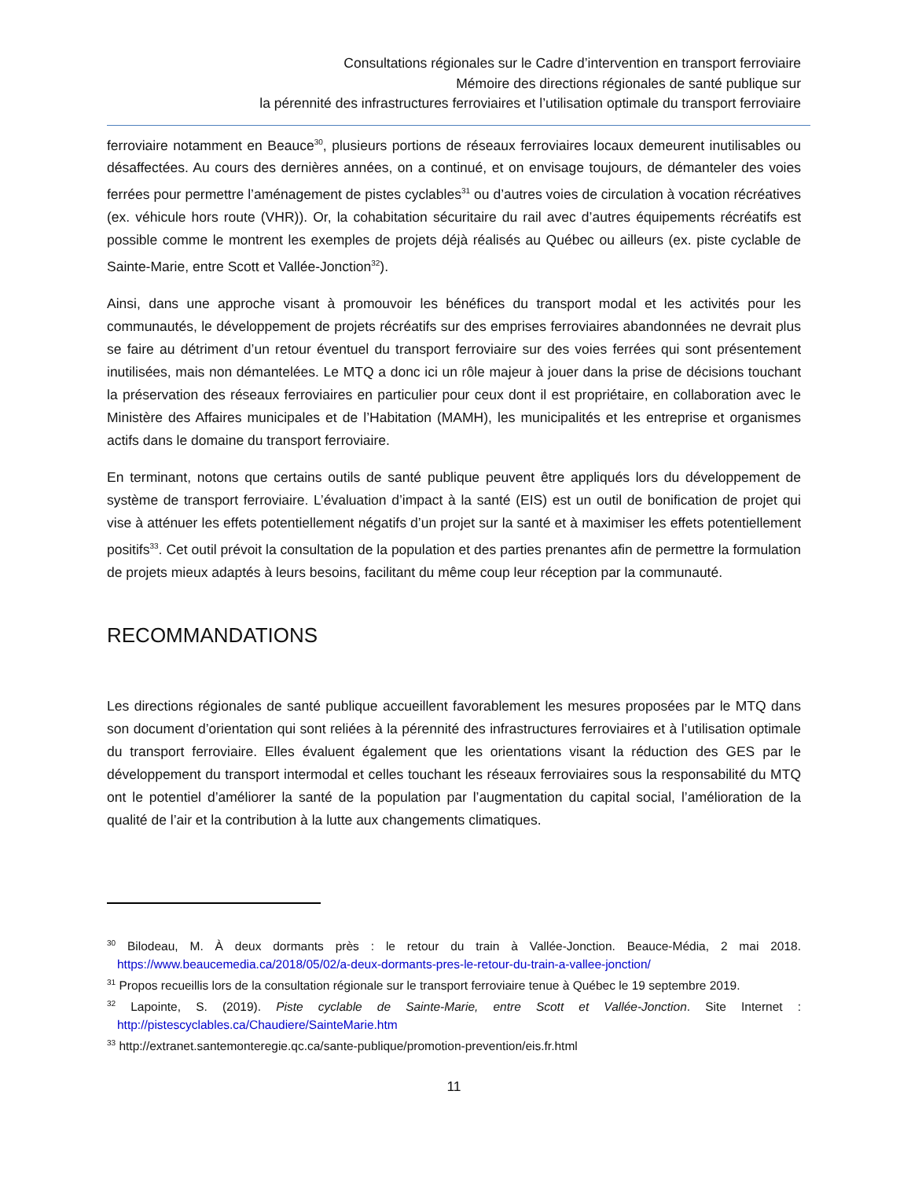Consultations régionales sur le Cadre d’intervention en transport ferroviaire
Mémoire des directions régionales de santé publique sur
la pérennité des infrastructures ferroviaires et l’utilisation optimale du transport ferroviaire
ferroviaire notamment en Beauce<sup>30</sup>, plusieurs portions de réseaux ferroviaires locaux demeurent inutilisables ou désaffectées. Au cours des dernières années, on a continué, et on envisage toujours, de démanteler des voies ferrées pour permettre l’aménagement de pistes cyclables<sup>31</sup> ou d’autres voies de circulation à vocation récréatives (ex. véhicule hors route (VHR)). Or, la cohabitation sécuritaire du rail avec d’autres équipements récréatifs est possible comme le montrent les exemples de projets déjà réalisés au Québec ou ailleurs (ex. piste cyclable de Sainte-Marie, entre Scott et Vallée-Jonction<sup>32</sup>).
Ainsi, dans une approche visant à promouvoir les bénéfices du transport modal et les activités pour les communautés, le développement de projets récréatifs sur des emprises ferroviaires abandonnées ne devrait plus se faire au détriment d’un retour éventuel du transport ferroviaire sur des voies ferrées qui sont présentement inutilisées, mais non démantelées. Le MTQ a donc ici un rôle majeur à jouer dans la prise de décisions touchant la préservation des réseaux ferroviaires en particulier pour ceux dont il est propriétaire, en collaboration avec le Ministère des Affaires municipales et de l’Habitation (MAMH), les municipalités et les entreprise et organismes actifs dans le domaine du transport ferroviaire.
En terminant, notons que certains outils de santé publique peuvent être appliqués lors du développement de système de transport ferroviaire. L’évaluation d’impact à la santé (EIS) est un outil de bonification de projet qui vise à atténuer les effets potentiellement négatifs d’un projet sur la santé et à maximiser les effets potentiellement positifs<sup>33</sup>. Cet outil prévoit la consultation de la population et des parties prenantes afin de permettre la formulation de projets mieux adaptés à leurs besoins, facilitant du même coup leur réception par la communauté.
RECOMMANDATIONS
Les directions régionales de santé publique accueillent favorablement les mesures proposées par le MTQ dans son document d’orientation qui sont reliées à la pérennité des infrastructures ferroviaires et à l’utilisation optimale du transport ferroviaire. Elles évaluent également que les orientations visant la réduction des GES par le développement du transport intermodal et celles touchant les réseaux ferroviaires sous la responsabilité du MTQ ont le potentiel d’améliorer la santé de la population par l’augmentation du capital social, l’amélioration de la qualité de l’air et la contribution à la lutte aux changements climatiques.
<sup>30</sup> Bilodeau, M. À deux dormants près : le retour du train à Vallée-Jonction. Beauce-Média, 2 mai 2018. https://www.beaucemedia.ca/2018/05/02/a-deux-dormants-pres-le-retour-du-train-a-vallee-jonction/
<sup>31</sup> Propos recueillis lors de la consultation régionale sur le transport ferroviaire tenue à Québec le 19 septembre 2019.
<sup>32</sup> Lapointe, S. (2019). Piste cyclable de Sainte-Marie, entre Scott et Vallée-Jonction. Site Internet : http://pistescyclables.ca/Chaudiere/SainteMarie.htm
<sup>33</sup> http://extranet.santemonteregie.qc.ca/sante-publique/promotion-prevention/eis.fr.html
11